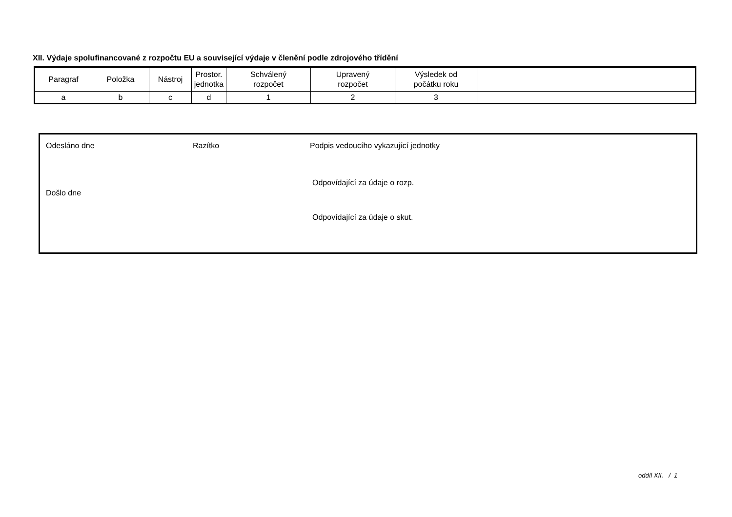XII. Výdaje spolufinancované z rozpočtu EU a související výdaje v členění podle zdrojového třídění
| Paragraf | Položka | Nástroj | Prostor. jednotka | Schválený rozpočet | Upravený rozpočet | Výsledek od počátku roku | |
| a | b | c | d | 1 | 2 | 3 | |
Odesláno dne Razítko
Podpis vedoucího vykazující jednotky
Odpovídající za údaje o rozp.
Došlo dne
Odpovídající za údaje o skut.
oddíl XII. / 1